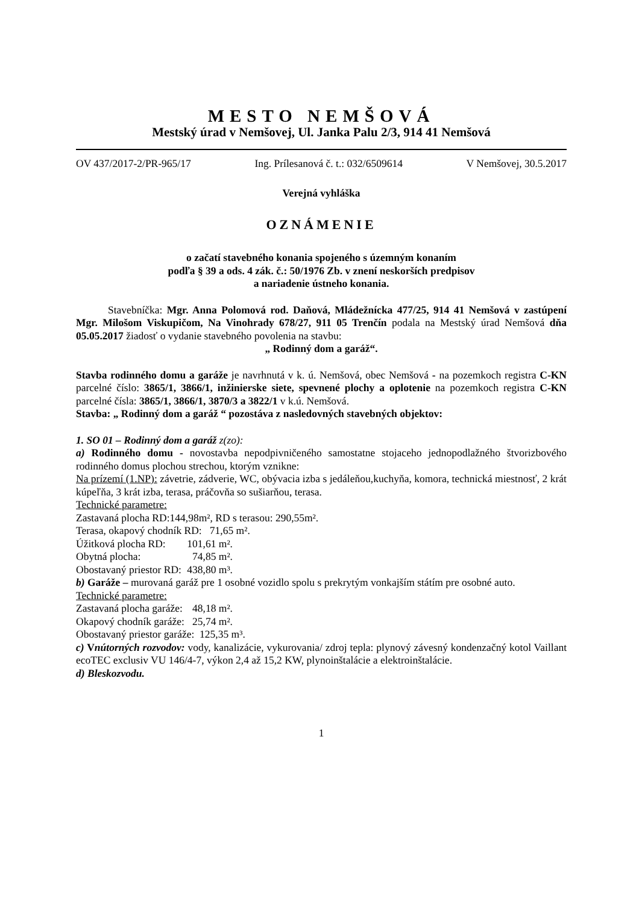MESTO NEMŠOVÁ
Mestský úrad v Nemšovej, Ul. Janka Palu 2/3, 914 41 Nemšová
OV 437/2017-2/PR-965/17 Ing. Prílesanová č. t.: 032/6509614 V Nemšovej, 30.5.2017
Verejná vyhláška
OZNÁMENIE
o začatí stavebného konania spojeného s územným konaním
podľa § 39 a ods. 4 zák. č.: 50/1976 Zb. v znení neskorších predpisov
a nariadenie ústneho konania.
Stavebníčka: Mgr. Anna Polomová rod. Daňová, Mládežnícka 477/25, 914 41 Nemšová v zastúpení Mgr. Milošom Viskupičom, Na Vinohrady 678/27, 911 05 Trenčín podala na Mestský úrad Nemšová dňa 05.05.2017 žiadosť o vydanie stavebného povolenia na stavbu:
„ Rodinný dom a garáž“.
Stavba rodinného domu a garáže je navrhnutá v k. ú. Nemšová, obec Nemšová - na pozemkoch registra C-KN parcelné číslo: 3865/1, 3866/1, inžinierske siete, spevnené plochy a oplotenie na pozemkoch registra C-KN parcelné čísla: 3865/1, 3866/1, 3870/3 a 3822/1 v k.ú. Nemšová.
Stavba: „ Rodinný dom a garáž “ pozostáva z nasledovných stavebných objektov:
1. SO 01 – Rodinný dom a garáž z(zo):
a) Rodinného domu - novostavba nepodpivničeného samostatne stojaceho jednopodlažného štvorizbového rodinného domus plochou strechou, ktorým vznikne:
Na prízemí (1.NP): závetrie, zádverie, WC, obývacia izba s jedáleňou,kuchyňa, komora, technická miestnosť, 2 krát kúpeľňa, 3 krát izba, terasa, práčovňa so sušiarňou, terasa.
Technické parametre:
Zastavaná plocha RD:144,98m², RD s terasou: 290,55m².
Terasa, okapový chodník RD: 71,65 m².
Úžitková plocha RD: 101,61 m².
Obytná plocha: 74,85 m².
Obostavaný priestor RD: 438,80 m³.
b) Garáže – murovaná garáž pre 1 osobné vozidlo spolu s prekrytým vonkajším státím pre osobné auto.
Technické parametre:
Zastavaná plocha garáže: 48,18 m².
Okapový chodník garáže: 25,74 m².
Obostavaný priestor garáže: 125,35 m³.
c) Vnútorných rozvodov: vody, kanalizácie, vykurovania/ zdroj tepla: plynový závesný kondenzačný kotol Vaillant ecoTEC exclusiv VU 146/4-7, výkon 2,4 až 15,2 KW, plynoinštalácie a elektroinštalácie.
d) Bleskozvodu.
1